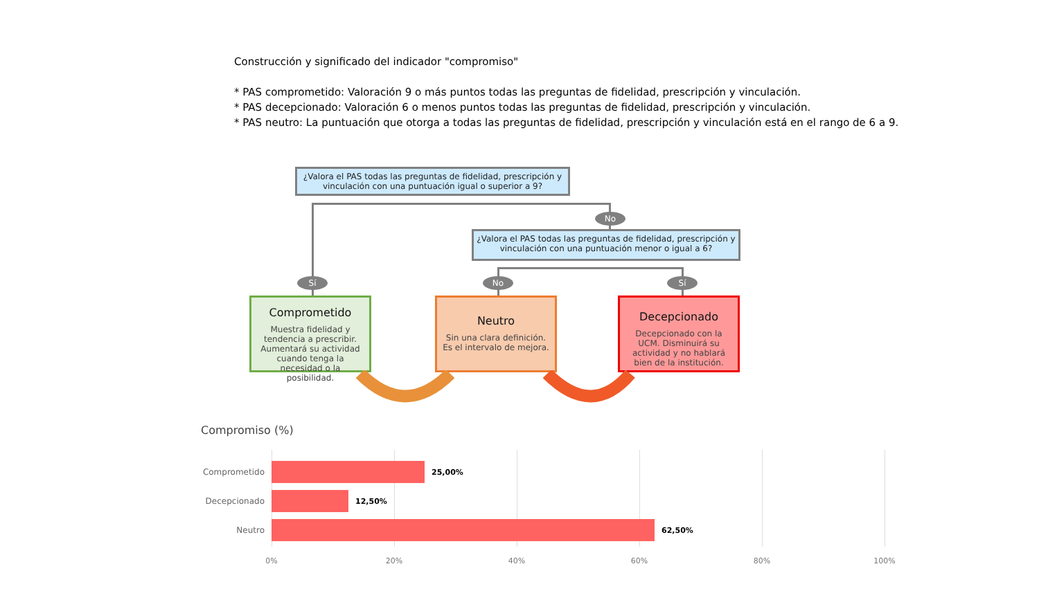Construcción y significado del indicador "compromiso"
* PAS comprometido: Valoración 9 o más puntos todas las preguntas de fidelidad, prescripción y vinculación.
* PAS decepcionado: Valoración 6 o menos puntos todas las preguntas de fidelidad, prescripción y vinculación.
* PAS neutro: La puntuación que otorga a todas las preguntas de fidelidad, prescripción y vinculación está en el rango de 6 a 9.
¿Valora el PAS todas las preguntas de fidelidad, prescripción y vinculación con una puntuación igual o superior a 9?
No
¿Valora el PAS todas las preguntas de fidelidad, prescripción y vinculación con una puntuación menor o igual a 6?
Sí No Sí
Comprometido
Muestra fidelidad y tendencia a prescribir. Aumentará su actividad cuando tenga la necesidad o la posibilidad.
Neutro
Sin una clara definición. Es el intervalo de mejora.
Decepcionado
Decepcionado con la UCM. Disminuirá su actividad y no hablará bien de la institución.
Compromiso (%)
Comprometido 25,00%
Decepcionado 12,50%
Neutro 62,50%
0% 20% 40% 60% 80% 100%